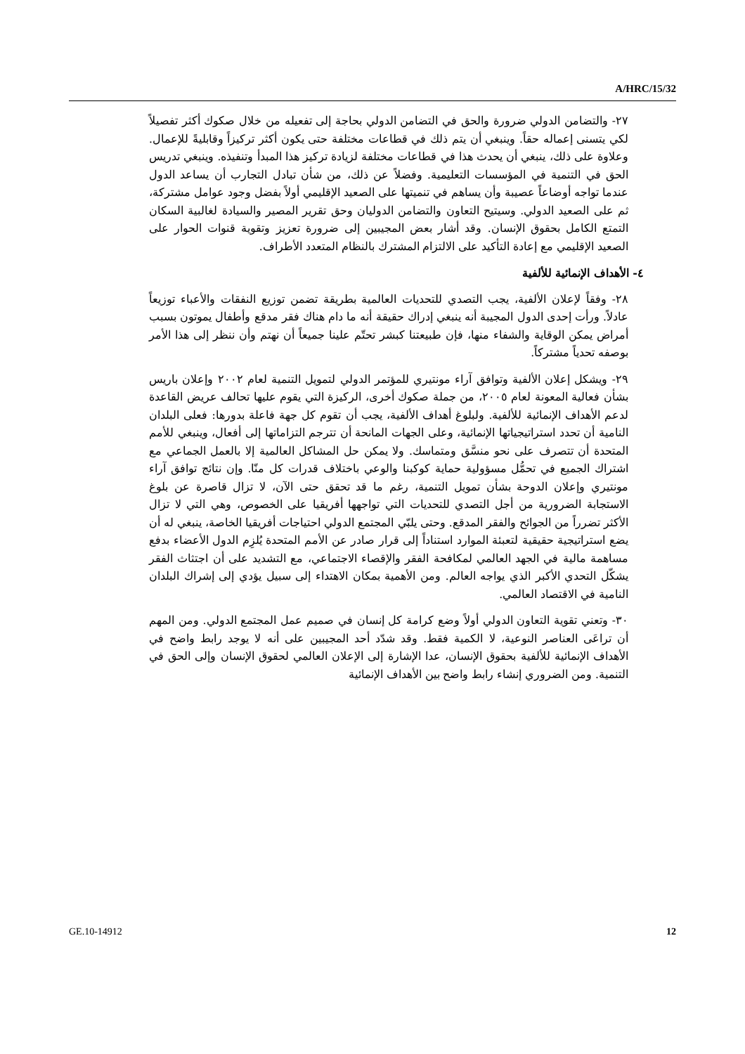A/HRC/15/32
٢٧- والتضامن الدولي ضرورة والحق في التضامن الدولي بحاجة إلى تفعيله من خلال صكوك أكثر تفصيلاً لكي يتسنى إعماله حقاً. وينبغي أن يتم ذلك في قطاعات مختلفة حتى يكون أكثر تركيزاً وقابليةً للإعمال. وعلاوة على ذلك، ينبغي أن يحدث هذا في قطاعات مختلفة لزيادة تركيز هذا المبدأ وتنفيذه. وينبغي تدريس الحق في التنمية في المؤسسات التعليمية. وفضلاً عن ذلك، من شأن تبادل التجارب أن يساعد الدول عندما تواجه أوضاعاً عصيبة وأن يساهم في تنميتها على الصعيد الإقليمي أولاً بفضل وجود عوامل مشتركة، ثم على الصعيد الدولي. وسيتيح التعاون والتضامن الدوليان وحق تقرير المصير والسيادة لغالبية السكان التمتع الكامل بحقوق الإنسان. وقد أشار بعض المجيبين إلى ضرورة تعزيز وتقوية قنوات الحوار على الصعيد الإقليمي مع إعادة التأكيد على الالتزام المشترك بالنظام المتعدد الأطراف.
٤- الأهداف الإنمائية للألفية
٢٨- وفقاً لإعلان الألفية، يجب التصدي للتحديات العالمية بطريقة تضمن توزيع النفقات والأعباء توزيعاً عادلاً. ورأت إحدى الدول المجيبة أنه ينبغي إدراك حقيقة أنه ما دام هناك فقر مدقع وأطفال يموتون بسبب أمراض يمكن الوقاية والشفاء منها، فإن طبيعتنا كبشر تحتّم علينا جميعاً أن نهتم وأن ننظر إلى هذا الأمر بوصفه تحدياً مشتركاً.
٢٩- ويشكل إعلان الألفية وتوافق آراء مونتيري للمؤتمر الدولي لتمويل التنمية لعام ٢٠٠٢ وإعلان باريس بشأن فعالية المعونة لعام ٢٠٠٥، من جملة صكوك أخرى، الركيزة التي يقوم عليها تحالف عريض القاعدة لدعم الأهداف الإنمائية للألفية. ولبلوغ أهداف الألفية، يجب أن تقوم كل جهة فاعلة بدورها: فعلى البلدان النامية أن تحدد استراتيجياتها الإنمائية، وعلى الجهات المانحة أن تترجم التزاماتها إلى أفعال، وينبغي للأمم المتحدة أن تتصرف على نحو منسَّق ومتماسك. ولا يمكن حل المشاكل العالمية إلا بالعمل الجماعي مع اشتراك الجميع في تحمُّل مسؤولية حماية كوكبنا والوعي باختلاف قدرات كل منّا. وإن نتائج توافق آراء مونتيري وإعلان الدوحة بشأن تمويل التنمية، رغم ما قد تحقق حتى الآن، لا تزال قاصرة عن بلوغ الاستجابة الضرورية من أجل التصدي للتحديات التي تواجهها أفريقيا على الخصوص، وهي التي لا تزال الأكثر تضرراً من الجوائح والفقر المدقع. وحتى يلبّي المجتمع الدولي احتياجات أفريقيا الخاصة، ينبغي له أن يضع استراتيجية حقيقية لتعبئة الموارد استناداً إلى قرار صادر عن الأمم المتحدة يُلزِم الدول الأعضاء بدفع مساهمة مالية في الجهد العالمي لمكافحة الفقر والإقصاء الاجتماعي، مع التشديد على أن اجتثاث الفقر يشكّل التحدي الأكبر الذي يواجه العالم. ومن الأهمية بمكان الاهتداء إلى سبيل يؤدي إلى إشراك البلدان النامية في الاقتصاد العالمي.
٣٠- وتعني تقوية التعاون الدولي أولاً وضع كرامة كل إنسان في صميم عمل المجتمع الدولي. ومن المهم أن تراعَى العناصر النوعية، لا الكمية فقط. وقد شدّد أحد المجيبين على أنه لا يوجد رابط واضح في الأهداف الإنمائية للألفية بحقوق الإنسان، عدا الإشارة إلى الإعلان العالمي لحقوق الإنسان وإلى الحق في التنمية. ومن الضروري إنشاء رابط واضح بين الأهداف الإنمائية
GE.10-14912 12